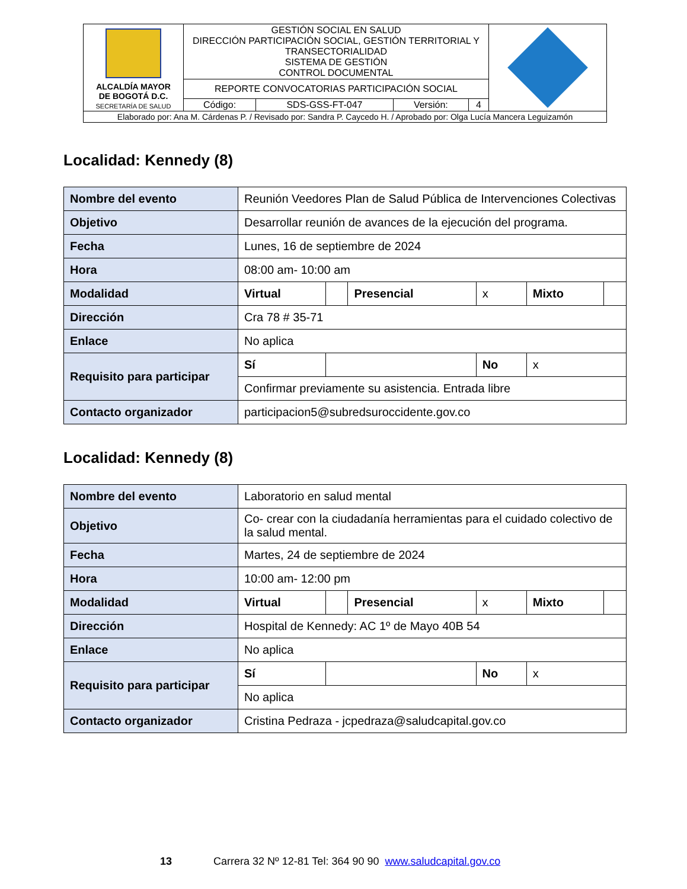| ALCALDÍA MAYOR DE BOGOTÁ D.C. SECRETARÍA DE SALUD | GESTIÓN SOCIAL EN SALUD DIRECCIÓN PARTICIPACIÓN SOCIAL, GESTIÓN TERRITORIAL Y TRANSECTORIALIDAD SISTEMA DE GESTIÓN CONTROL DOCUMENTAL | | | | |
| | REPORTE CONVOCATORIAS PARTICIPACIÓN SOCIAL | | | | |
| | Código: | SDS-GSS-FT-047 | Versión: | 4 | |
| Elaborado por: Ana M. Cárdenas P. / Revisado por: Sandra P. Caycedo H. / Aprobado por: Olga Lucía Mancera Leguizamón | | | | | |
Localidad: Kennedy (8)
| Nombre del evento | Reunión Veedores Plan de Salud Pública de Intervenciones Colectivas | | | | | |
| Objetivo | Desarrollar reunión de avances de la ejecución del programa. | | | | | |
| Fecha | Lunes, 16 de septiembre de 2024 | | | | | |
| Hora | 08:00 am- 10:00 am | | | | | |
| Modalidad | Virtual | | Presencial | x | Mixto | |
| Dirección | Cra 78 # 35-71 | | | | | |
| Enlace | No aplica | | | | | |
| Requisito para participar | Sí | | | No | x | |
| | Confirmar previamente su asistencia. Entrada libre | | | | | |
| Contacto organizador | participacion5@subredsuroccidente.gov.co | | | | | |
Localidad: Kennedy (8)
| Nombre del evento | Laboratorio en salud mental | | | | | |
| Objetivo | Co- crear con la ciudadanía herramientas para el cuidado colectivo de la salud mental. | | | | | |
| Fecha | Martes, 24 de septiembre de 2024 | | | | | |
| Hora | 10:00 am- 12:00 pm | | | | | |
| Modalidad | Virtual | | Presencial | x | Mixto | |
| Dirección | Hospital de Kennedy: AC 1º de Mayo 40B 54 | | | | | |
| Enlace | No aplica | | | | | |
| Requisito para participar | Sí | | | No | x | |
| | No aplica | | | | | |
| Contacto organizador | Cristina Pedraza - jcpedraza@saludcapital.gov.co | | | | | |
13 Carrera 32 Nº 12-81 Tel: 364 90 90 www.saludcapital.gov.co